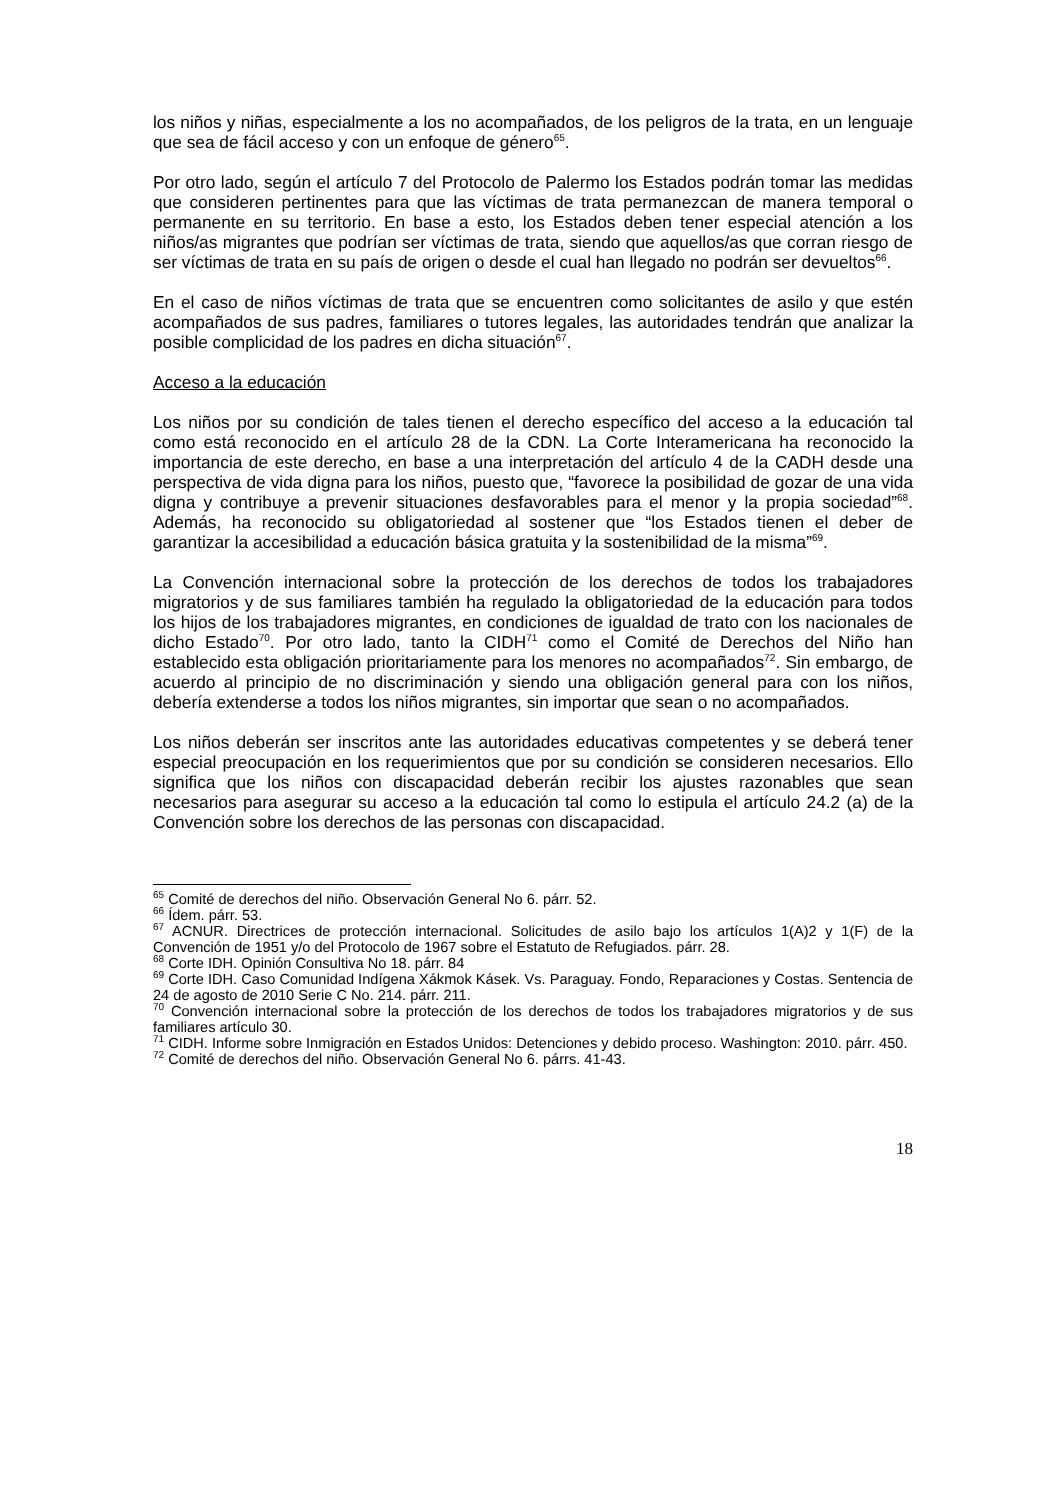los niños y niñas, especialmente a los no acompañados, de los peligros de la trata, en un lenguaje que sea de fácil acceso y con un enfoque de género<sup>65</sup>.
Por otro lado, según el artículo 7 del Protocolo de Palermo los Estados podrán tomar las medidas que consideren pertinentes para que las víctimas de trata permanezcan de manera temporal o permanente en su territorio. En base a esto, los Estados deben tener especial atención a los niños/as migrantes que podrían ser víctimas de trata, siendo que aquellos/as que corran riesgo de ser víctimas de trata en su país de origen o desde el cual han llegado no podrán ser devueltos<sup>66</sup>.
En el caso de niños víctimas de trata que se encuentren como solicitantes de asilo y que estén acompañados de sus padres, familiares o tutores legales, las autoridades tendrán que analizar la posible complicidad de los padres en dicha situación<sup>67</sup>.
Acceso a la educación
Los niños por su condición de tales tienen el derecho específico del acceso a la educación tal como está reconocido en el artículo 28 de la CDN. La Corte Interamericana ha reconocido la importancia de este derecho, en base a una interpretación del artículo 4 de la CADH desde una perspectiva de vida digna para los niños, puesto que, “favorece la posibilidad de gozar de una vida digna y contribuye a prevenir situaciones desfavorables para el menor y la propia sociedad”<sup>68</sup>. Además, ha reconocido su obligatoriedad al sostener que “los Estados tienen el deber de garantizar la accesibilidad a educación básica gratuita y la sostenibilidad de la misma”<sup>69</sup>.
La Convención internacional sobre la protección de los derechos de todos los trabajadores migratorios y de sus familiares también ha regulado la obligatoriedad de la educación para todos los hijos de los trabajadores migrantes, en condiciones de igualdad de trato con los nacionales de dicho Estado<sup>70</sup>. Por otro lado, tanto la CIDH<sup>71</sup> como el Comité de Derechos del Niño han establecido esta obligación prioritariamente para los menores no acompañados<sup>72</sup>. Sin embargo, de acuerdo al principio de no discriminación y siendo una obligación general para con los niños, debería extenderse a todos los niños migrantes, sin importar que sean o no acompañados.
Los niños deberán ser inscritos ante las autoridades educativas competentes y se deberá tener especial preocupación en los requerimientos que por su condición se consideren necesarios. Ello significa que los niños con discapacidad deberán recibir los ajustes razonables que sean necesarios para asegurar su acceso a la educación tal como lo estipula el artículo 24.2 (a) de la Convención sobre los derechos de las personas con discapacidad.
<sup>65</sup> Comité de derechos del niño. Observación General No 6. párr. 52.
<sup>66</sup> Ídem. párr. 53.
<sup>67</sup> ACNUR. Directrices de protección internacional. Solicitudes de asilo bajo los artículos 1(A)2 y 1(F) de la Convención de 1951 y/o del Protocolo de 1967 sobre el Estatuto de Refugiados. párr. 28.
<sup>68</sup> Corte IDH. Opinión Consultiva No 18. párr. 84
<sup>69</sup> Corte IDH. Caso Comunidad Indígena Xákmok Kásek. Vs. Paraguay. Fondo, Reparaciones y Costas. Sentencia de 24 de agosto de 2010 Serie C No. 214. párr. 211.
<sup>70</sup> Convención internacional sobre la protección de los derechos de todos los trabajadores migratorios y de sus familiares artículo 30.
<sup>71</sup> CIDH. Informe sobre Inmigración en Estados Unidos: Detenciones y debido proceso. Washington: 2010. párr. 450.
<sup>72</sup> Comité de derechos del niño. Observación General No 6. párrs. 41-43.
18